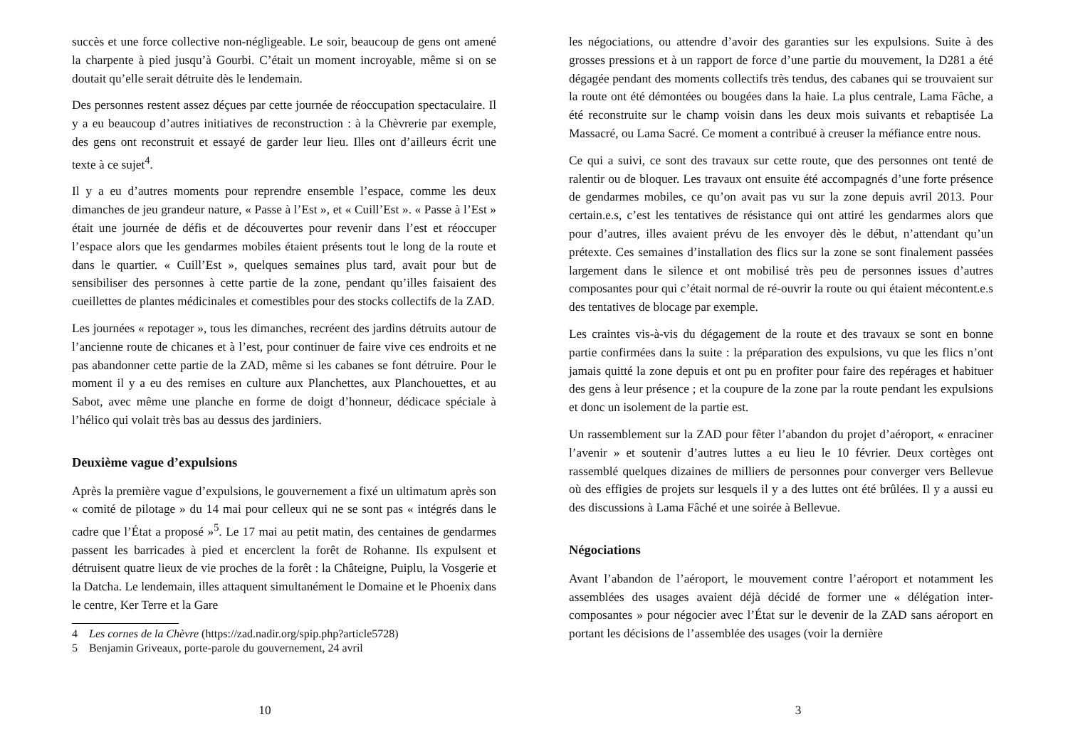succès et une force collective non-négligeable. Le soir, beaucoup de gens ont amené la charpente à pied jusqu’à Gourbi. C’était un moment incroyable, même si on se doutait qu’elle serait détruite dès le lendemain.
Des personnes restent assez déçues par cette journée de réoccupation spectaculaire. Il y a eu beaucoup d’autres initiatives de reconstruction : à la Chèvrerie par exemple, des gens ont reconstruit et essayé de garder leur lieu. Illes ont d’ailleurs écrit une texte à ce sujet<sup>4</sup>.
Il y a eu d’autres moments pour reprendre ensemble l’espace, comme les deux dimanches de jeu grandeur nature, « Passe à l’Est », et « Cuill’Est ». « Passe à l’Est » était une journée de défis et de découvertes pour revenir dans l’est et réoccuper l’espace alors que les gendarmes mobiles étaient présents tout le long de la route et dans le quartier. « Cuill’Est », quelques semaines plus tard, avait pour but de sensibiliser des personnes à cette partie de la zone, pendant qu’illes faisaient des cueillettes de plantes médicinales et comestibles pour des stocks collectifs de la ZAD.
Les journées « repotager », tous les dimanches, recréent des jardins détruits autour de l’ancienne route de chicanes et à l’est, pour continuer de faire vive ces endroits et ne pas abandonner cette partie de la ZAD, même si les cabanes se font détruire. Pour le moment il y a eu des remises en culture aux Planchettes, aux Planchouettes, et au Sabot, avec même une planche en forme de doigt d’honneur, dédicace spéciale à l’hélico qui volait très bas au dessus des jardiniers.
Deuxième vague d’expulsions
Après la première vague d’expulsions, le gouvernement a fixé un ultimatum après son « comité de pilotage » du 14 mai pour celleux qui ne se sont pas « intégrés dans le cadre que l’État a proposé »<sup>5</sup>. Le 17 mai au petit matin, des centaines de gendarmes passent les barricades à pied et encerclent la forêt de Rohanne. Ils expulsent et détruisent quatre lieux de vie proches de la forêt : la Châteigne, Puiplu, la Vosgerie et la Datcha. Le lendemain, illes attaquent simultanément le Domaine et le Phoenix dans le centre, Ker Terre et la Gare
4 Les cornes de la Chèvre (https://zad.nadir.org/spip.php?article5728)
5 Benjamin Griveaux, porte-parole du gouvernement, 24 avril
10
les négociations, ou attendre d’avoir des garanties sur les expulsions. Suite à des grosses pressions et à un rapport de force d’une partie du mouvement, la D281 a été dégagée pendant des moments collectifs très tendus, des cabanes qui se trouvaient sur la route ont été démontées ou bougées dans la haie. La plus centrale, Lama Fâche, a été reconstruite sur le champ voisin dans les deux mois suivants et rebaptisée La Massacré, ou Lama Sacré. Ce moment a contribué à creuser la méfiance entre nous.
Ce qui a suivi, ce sont des travaux sur cette route, que des personnes ont tenté de ralentir ou de bloquer. Les travaux ont ensuite été accompagnés d’une forte présence de gendarmes mobiles, ce qu’on avait pas vu sur la zone depuis avril 2013. Pour certain.e.s, c’est les tentatives de résistance qui ont attiré les gendarmes alors que pour d’autres, illes avaient prévu de les envoyer dès le début, n’attendant qu’un prétexte. Ces semaines d’installation des flics sur la zone se sont finalement passées largement dans le silence et ont mobilisé très peu de personnes issues d’autres composantes pour qui c’était normal de ré-ouvrir la route ou qui étaient mécontent.e.s des tentatives de blocage par exemple.
Les craintes vis-à-vis du dégagement de la route et des travaux se sont en bonne partie confirmées dans la suite : la préparation des expulsions, vu que les flics n’ont jamais quitté la zone depuis et ont pu en profiter pour faire des repérages et habituer des gens à leur présence ; et la coupure de la zone par la route pendant les expulsions et donc un isolement de la partie est.
Un rassemblement sur la ZAD pour fêter l’abandon du projet d’aéroport, « enraciner l’avenir » et soutenir d’autres luttes a eu lieu le 10 février. Deux cortèges ont rassemblé quelques dizaines de milliers de personnes pour converger vers Bellevue où des effigies de projets sur lesquels il y a des luttes ont été brûlées. Il y a aussi eu des discussions à Lama Fâché et une soirée à Bellevue.
Négociations
Avant l’abandon de l’aéroport, le mouvement contre l’aéroport et notamment les assemblées des usages avaient déjà décidé de former une « délégation inter-composantes » pour négocier avec l’État sur le devenir de la ZAD sans aéroport en portant les décisions de l’assemblée des usages (voir la dernière
3